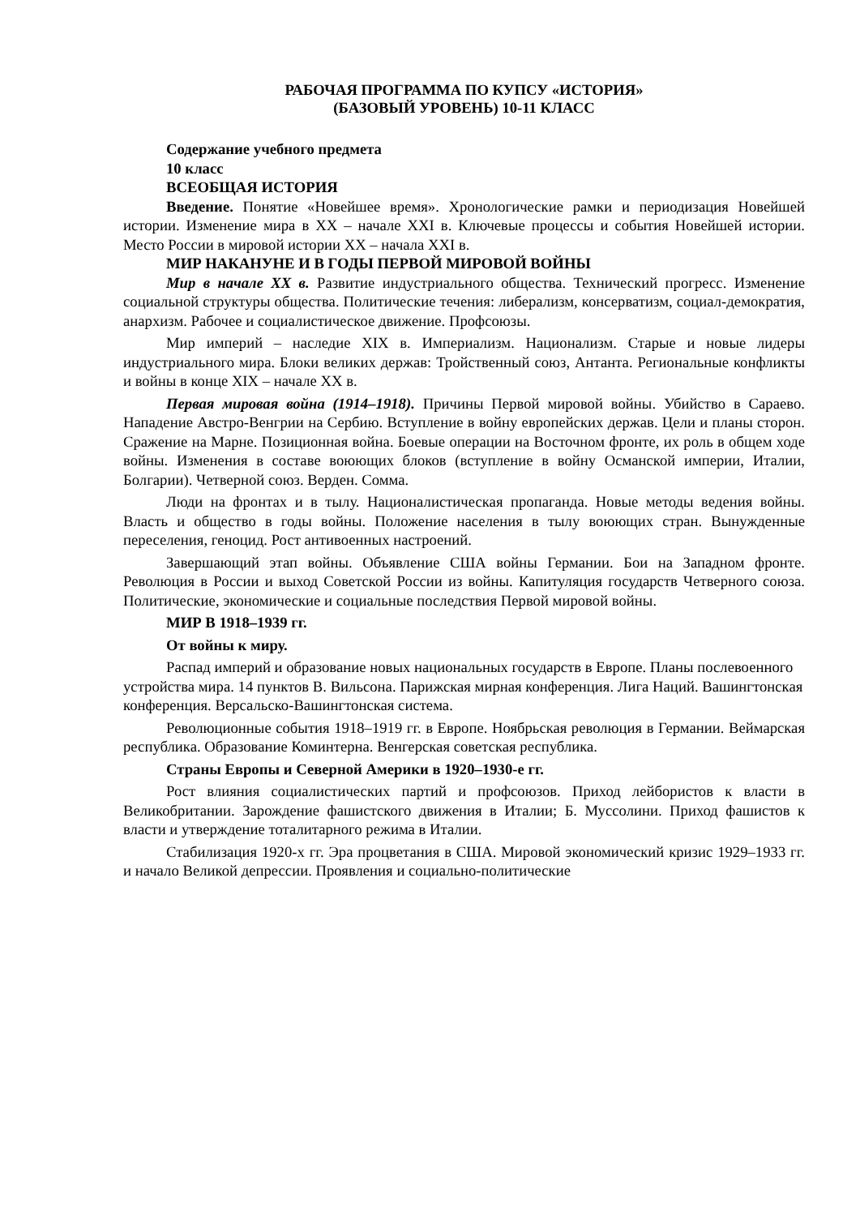РАБОЧАЯ ПРОГРАММА ПО КУПСУ «ИСТОРИЯ»
(БАЗОВЫЙ УРОВЕНЬ) 10-11 КЛАСС
Содержание учебного предмета
10 класс
ВСЕОБЩАЯ ИСТОРИЯ
Введение. Понятие «Новейшее время». Хронологические рамки и периодизация Новейшей истории. Изменение мира в XX – начале XXI в. Ключевые процессы и события Новейшей истории. Место России в мировой истории XX – начала XXI в.
МИР НАКАНУНЕ И В ГОДЫ ПЕРВОЙ МИРОВОЙ ВОЙНЫ
Мир в начале XX в. Развитие индустриального общества. Технический прогресс. Изменение социальной структуры общества. Политические течения: либерализм, консерватизм, социал-демократия, анархизм. Рабочее и социалистическое движение. Профсоюзы.
Мир империй – наследие XIX в. Империализм. Национализм. Старые и новые лидеры индустриального мира. Блоки великих держав: Тройственный союз, Антанта. Региональные конфликты и войны в конце XIX – начале XX в.
Первая мировая война (1914–1918). Причины Первой мировой войны. Убийство в Сараево. Нападение Австро-Венгрии на Сербию. Вступление в войну европейских держав. Цели и планы сторон. Сражение на Марне. Позиционная война. Боевые операции на Восточном фронте, их роль в общем ходе войны. Изменения в составе воюющих блоков (вступление в войну Османской империи, Италии, Болгарии). Четверной союз. Верден. Сомма.
Люди на фронтах и в тылу. Националистическая пропаганда. Новые методы ведения войны. Власть и общество в годы войны. Положение населения в тылу воюющих стран. Вынужденные переселения, геноцид. Рост антивоенных настроений.
Завершающий этап войны. Объявление США войны Германии. Бои на Западном фронте. Революция в России и выход Советской России из войны. Капитуляция государств Четверного союза. Политические, экономические и социальные последствия Первой мировой войны.
МИР В 1918–1939 гг.
От войны к миру.
Распад империй и образование новых национальных государств в Европе. Планы послевоенного устройства мира. 14 пунктов В. Вильсона. Парижская мирная конференция. Лига Наций. Вашингтонская конференция. Версальско-Вашингтонская система.
Революционные события 1918–1919 гг. в Европе. Ноябрьская революция в Германии. Веймарская республика. Образование Коминтерна. Венгерская советская республика.
Страны Европы и Северной Америки в 1920–1930-е гг.
Рост влияния социалистических партий и профсоюзов. Приход лейбористов к власти в Великобритании. Зарождение фашистского движения в Италии; Б. Муссолини. Приход фашистов к власти и утверждение тоталитарного режима в Италии.
Стабилизация 1920-х гг. Эра процветания в США. Мировой экономический кризис 1929–1933 гг. и начало Великой депрессии. Проявления и социально-политические